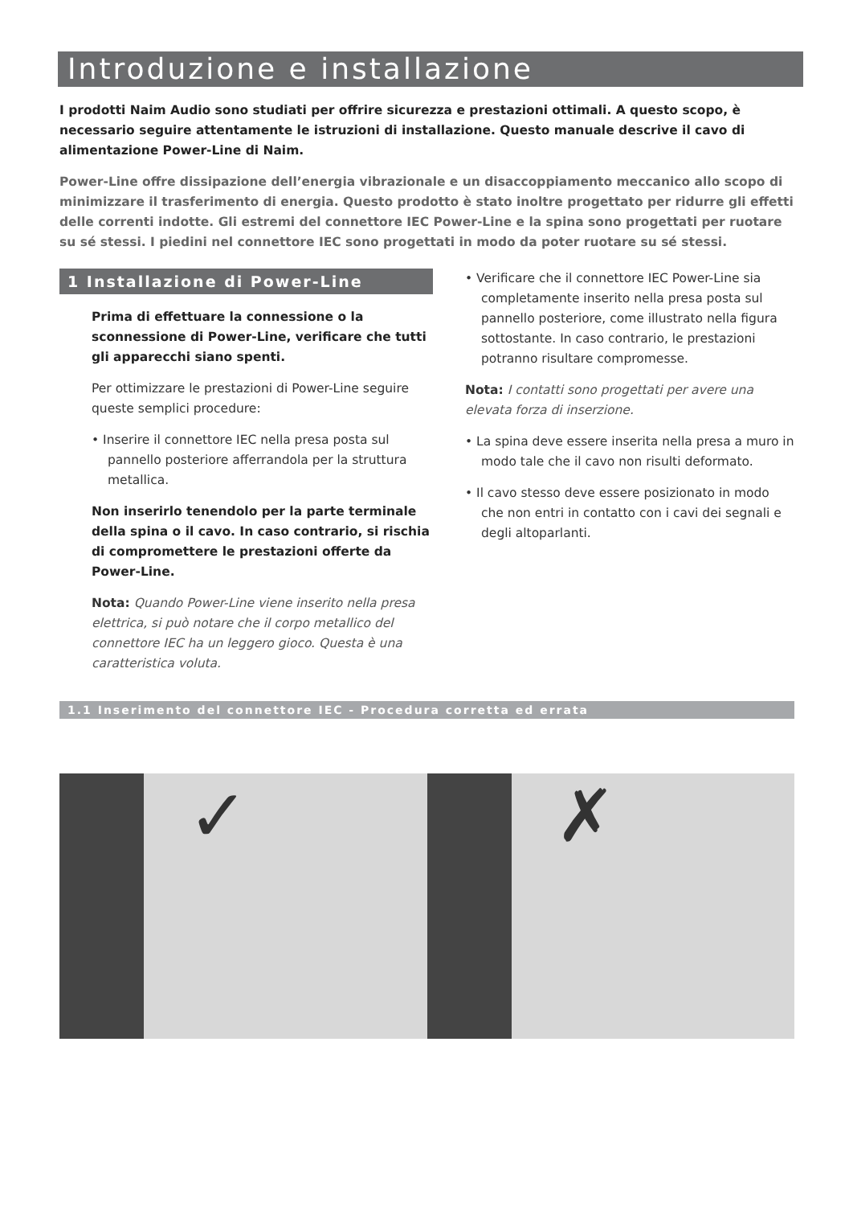Introduzione e installazione
I prodotti Naim Audio sono studiati per offrire sicurezza e prestazioni ottimali. A questo scopo, è necessario seguire attentamente le istruzioni di installazione. Questo manuale descrive il cavo di alimentazione Power-Line di Naim.
Power-Line offre dissipazione dell’energia vibrazionale e un disaccoppiamento meccanico allo scopo di minimizzare il trasferimento di energia. Questo prodotto è stato inoltre progettato per ridurre gli effetti delle correnti indotte. Gli estremi del connettore IEC Power-Line e la spina sono progettati per ruotare su sé stessi. I piedini nel connettore IEC sono progettati in modo da poter ruotare su sé stessi.
1 Installazione di Power-Line
Prima di effettuare la connessione o la sconnessione di Power-Line, verificare che tutti gli apparecchi siano spenti.
Per ottimizzare le prestazioni di Power-Line seguire queste semplici procedure:
• Inserire il connettore IEC nella presa posta sul pannello posteriore afferrandola per la struttura metallica.
Non inserirlo tenendolo per la parte terminale della spina o il cavo. In caso contrario, si rischia di compromettere le prestazioni offerte da Power-Line.
Nota: Quando Power-Line viene inserito nella presa elettrica, si può notare che il corpo metallico del connettore IEC ha un leggero gioco. Questa è una caratteristica voluta.
• Verificare che il connettore IEC Power-Line sia completamente inserito nella presa posta sul pannello posteriore, come illustrato nella figura sottostante. In caso contrario, le prestazioni potranno risultare compromesse.
Nota: I contatti sono progettati per avere una elevata forza di inserzione.
• La spina deve essere inserita nella presa a muro in modo tale che il cavo non risulti deformato.
• Il cavo stesso deve essere posizionato in modo che non entri in contatto con i cavi dei segnali e degli altoparlanti.
1.1 Inserimento del connettore IEC - Procedura corretta ed errata
✓
✗